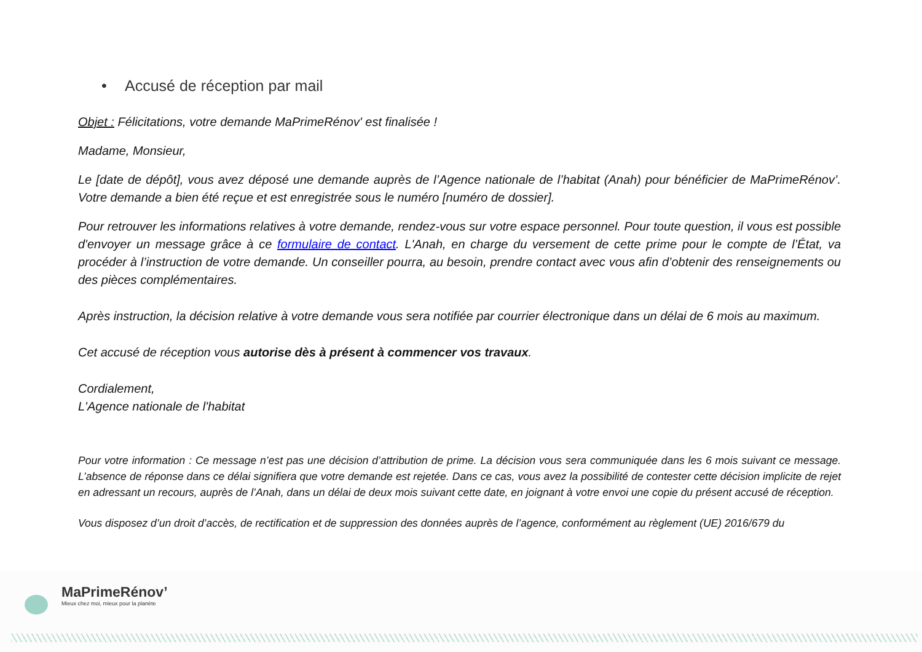• Accusé de réception par mail
Objet : Félicitations, votre demande MaPrimeRénov' est finalisée !
Madame, Monsieur,
Le [date de dépôt], vous avez déposé une demande auprès de l’Agence nationale de l’habitat (Anah) pour bénéficier de MaPrimeRénov’. Votre demande a bien été reçue et est enregistrée sous le numéro [numéro de dossier].
Pour retrouver les informations relatives à votre demande, rendez-vous sur votre espace personnel. Pour toute question, il vous est possible d'envoyer un message grâce à ce formulaire de contact. L'Anah, en charge du versement de cette prime pour le compte de l’État, va procéder à l’instruction de votre demande. Un conseiller pourra, au besoin, prendre contact avec vous afin d’obtenir des renseignements ou des pièces complémentaires.
Après instruction, la décision relative à votre demande vous sera notifiée par courrier électronique dans un délai de 6 mois au maximum.
Cet accusé de réception vous autorise dès à présent à commencer vos travaux.
Cordialement,
L'Agence nationale de l'habitat
Pour votre information : Ce message n’est pas une décision d’attribution de prime. La décision vous sera communiquée dans les 6 mois suivant ce message. L’absence de réponse dans ce délai signifiera que votre demande est rejetée. Dans ce cas, vous avez la possibilité de contester cette décision implicite de rejet en adressant un recours, auprès de l’Anah, dans un délai de deux mois suivant cette date, en joignant à votre envoi une copie du présent accusé de réception.
Vous disposez d’un droit d’accès, de rectification et de suppression des données auprès de l’agence, conformément au règlement (UE) 2016/679 du
MaPrimeRénov’
Mieux chez moi, mieux pour la planète